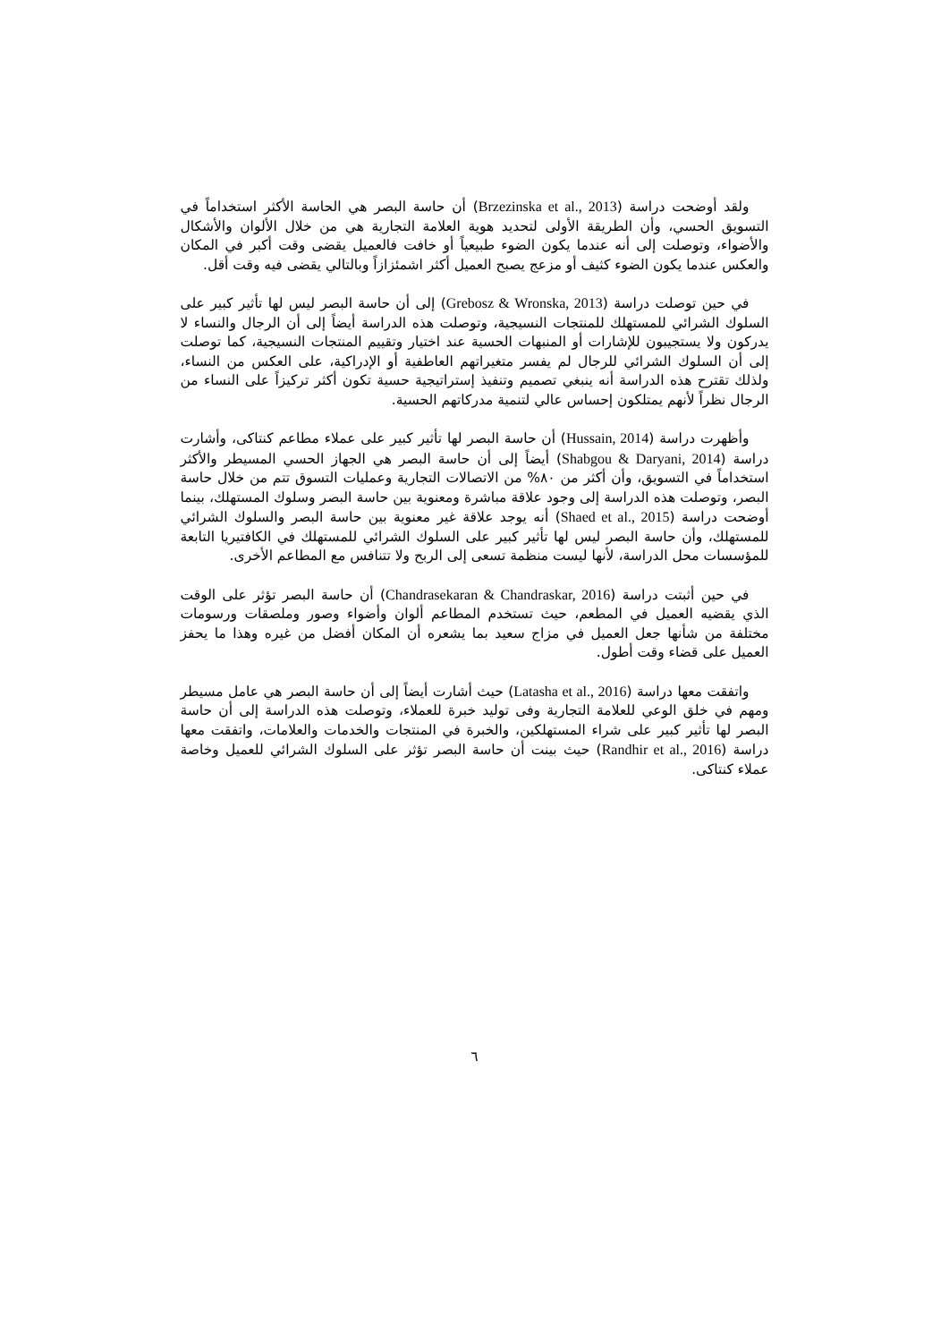ولقد أوضحت دراسة (Brzezinska et al., 2013) أن حاسة البصر هي الحاسة الأكثر استخداماً في التسويق الحسي، وأن الطريقة الأولى لتحديد هوية العلامة التجارية هي من خلال الألوان والأشكال والأضواء، وتوصلت إلى أنه عندما يكون الضوء طبيعياً أو خافت فالعميل يقضى وقت أكبر في المكان والعكس عندما يكون الضوء كثيف أو مزعج يصبح العميل أكثر اشمئزازاً وبالتالي يقضى فيه وقت أقل.
في حين توصلت دراسة (Grebosz & Wronska, 2013) إلى أن حاسة البصر ليس لها تأثير كبير على السلوك الشرائي للمستهلك للمنتجات النسيجية، وتوصلت هذه الدراسة أيضاً إلى أن الرجال والنساء لا يدركون ولا يستجيبون للإشارات أو المنبهات الحسية عند اختيار وتقييم المنتجات النسيجية، كما توصلت إلى أن السلوك الشرائي للرجال لم يفسر متغيراتهم العاطفية أو الإدراكية، على العكس من النساء، ولذلك تقترح هذه الدراسة أنه ينبغي تصميم وتنفيذ إستراتيجية حسية تكون أكثر تركيزاً على النساء من الرجال نظراً لأنهم يمتلكون إحساس عالي لتنمية مدركاتهم الحسية.
وأظهرت دراسة (Hussain, 2014) أن حاسة البصر لها تأثير كبير على عملاء مطاعم كنتاكى، وأشارت دراسة (Shabgou & Daryani, 2014) أيضاً إلى أن حاسة البصر هي الجهاز الحسي المسيطر والأكثر استخداماً في التسويق، وأن أكثر من ٨٠% من الاتصالات التجارية وعمليات التسوق تتم من خلال حاسة البصر، وتوصلت هذه الدراسة إلى وجود علاقة مباشرة ومعنوية بين حاسة البصر وسلوك المستهلك، بينما أوضحت دراسة (Shaed et al., 2015) أنه يوجد علاقة غير معنوية بين حاسة البصر والسلوك الشرائي للمستهلك، وأن حاسة البصر ليس لها تأثير كبير على السلوك الشرائي للمستهلك في الكافتيريا التابعة للمؤسسات محل الدراسة، لأنها ليست منظمة تسعى إلى الربح ولا تتنافس مع المطاعم الأخرى.
في حين أثبتت دراسة (Chandrasekaran & Chandraskar, 2016) أن حاسة البصر تؤثر على الوقت الذي يقضيه العميل في المطعم، حيث تستخدم المطاعم ألوان وأضواء وصور وملصقات ورسومات مختلفة من شأنها جعل العميل في مزاج سعيد بما يشعره أن المكان أفضل من غيره وهذا ما يحفز العميل على قضاء وقت أطول.
واتفقت معها دراسة (Latasha et al., 2016) حيث أشارت أيضاً إلى أن حاسة البصر هي عامل مسيطر ومهم في خلق الوعي للعلامة التجارية وفى توليد خبرة للعملاء، وتوصلت هذه الدراسة إلى أن حاسة البصر لها تأثير كبير على شراء المستهلكين، والخبرة في المنتجات والخدمات والعلامات، واتفقت معها دراسة (Randhir et al., 2016) حيث بينت أن حاسة البصر تؤثر على السلوك الشرائي للعميل وخاصة عملاء كنتاكى.
٦